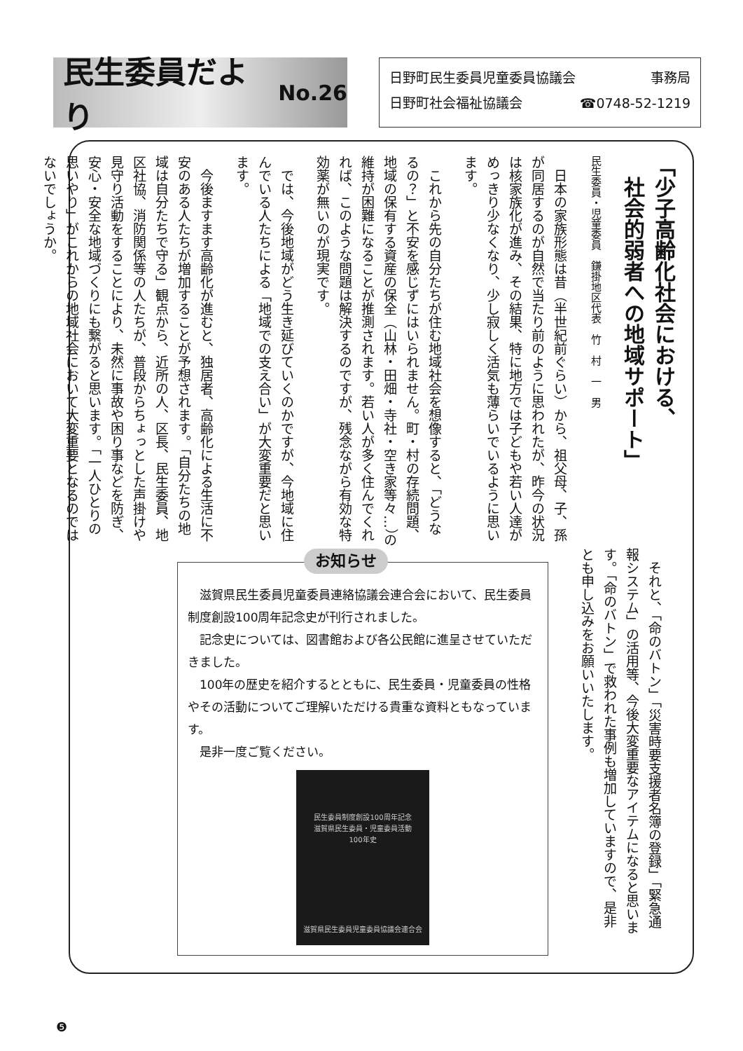民生委員だより No.26
日野町民生委員児童委員協議会 事務局
日野町社会福祉協議会 ☎0748-52-1219
「少子高齢化社会における、
　社会的弱者への地域サポート」
民生委員・児童委員　鎌掛地区代表　竹　村　一　男
　日本の家族形態は昔（半世紀前ぐらい）から、祖父母、子、孫が同居するのが自然で当たり前のように思われたが、昨今の状況は核家族化が進み、その結果、特に地方では子どもや若い人達がめっきり少なくなり、少し寂しく活気も薄らいでいるように思います。
　これから先の自分たちが住む地域社会を想像すると、「どうなるの？」と不安を感じずにはいられません。町・村の存続問題、地域の保有する資産の保全（山林・田畑・寺社・空き家等々…）の維持が困難になることが推測されます。若い人が多く住んでくれれば、このような問題は解決するのですが、残念ながら有効な特効薬が無いのが現実です。
　では、今後地域がどう生き延びていくのかですが、今地域に住んでいる人たちによる「地域での支え合い」が大変重要だと思います。
　今後ますます高齢化が進むと、独居者、高齢化による生活に不安のある人たちが増加することが予想されます。「自分たちの地域は自分たちで守る」観点から、近所の人、区長、民生委員、地区社協、消防関係等の人たちが、普段からちょっとした声掛けや見守り活動をすることにより、未然に事故や困り事などを防ぎ、安心・安全な地域づくりにも繋がると思います。「一人ひとりの思いやり」がこれからの地域社会において大変重要となるのではないでしょうか。
　それと、「命のバトン」「災害時要支援者名簿の登録」「緊急通報システム」の活用等、今後大変重要なアイテムになると思います。「命のバトン」で救われた事例も増加していますので、是非とも申し込みをお願いいたします。
お知らせ
　滋賀県民生委員児童委員連絡協議会連合会において、民生委員制度創設100周年記念史が刊行されました。
　記念史については、図書館および各公民館に進呈させていただきました。
　100年の歴史を紹介するとともに、民生委員・児童委員の性格やその活動についてご理解いただける貴重な資料ともなっています。
　是非一度ご覧ください。
民生委員制度創設100周年記念
滋賀県民生委員・児童委員活動
100年史
滋賀県民生委員児童委員協議会連合会
❺